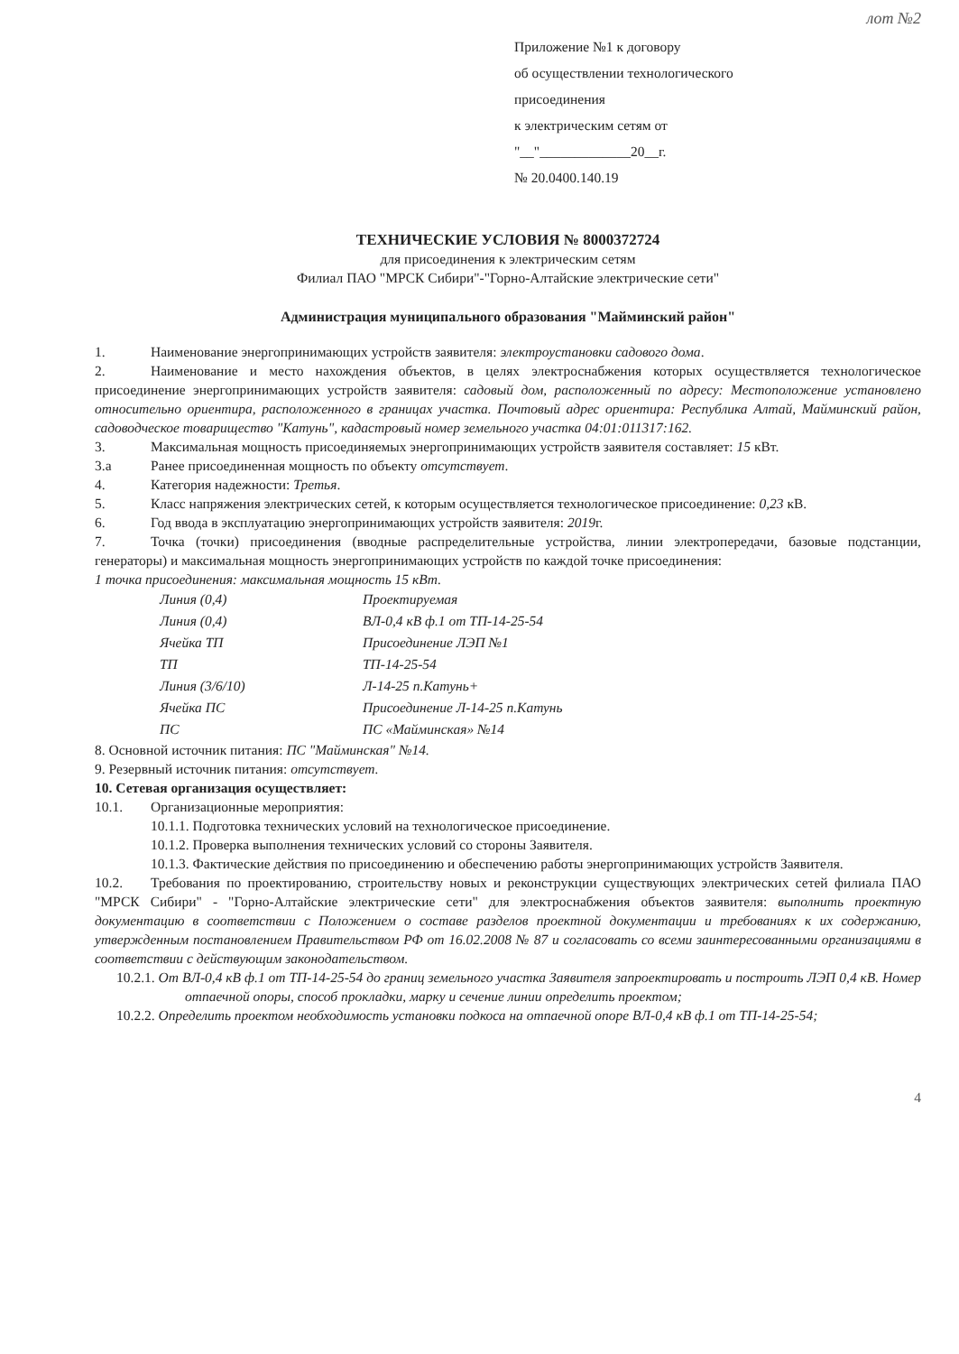лот №2
Приложение №1 к договору
об осуществлении технологического
присоединения
к электрическим сетям от
"__"_____________20__г.
№ 20.0400.140.19
ТЕХНИЧЕСКИЕ УСЛОВИЯ № 8000372724
для присоединения к электрическим сетям
Филиал ПАО "МРСК Сибири"-"Горно-Алтайские электрические сети"
Администрация муниципального образования "Майминский район"
1. Наименование энергопринимающих устройств заявителя: электроустановки садового дома.
2. Наименование и место нахождения объектов, в целях электроснабжения которых осуществляется технологическое присоединение энергопринимающих устройств заявителя: садовый дом, расположенный по адресу: Местоположение установлено относительно ориентира, расположенного в границах участка. Почтовый адрес ориентира: Республика Алтай, Майминский район, садоводческое товарищество "Катунь", кадастровый номер земельного участка 04:01:011317:162.
3. Максимальная мощность присоединяемых энергопринимающих устройств заявителя составляет: 15 кВт.
3.а Ранее присоединенная мощность по объекту отсутствует.
4. Категория надежности: Третья.
5. Класс напряжения электрических сетей, к которым осуществляется технологическое присоединение: 0,23 кВ.
6. Год ввода в эксплуатацию энергопринимающих устройств заявителя: 2019г.
7. Точка (точки) присоединения (вводные распределительные устройства, линии электропередачи, базовые подстанции, генераторы) и максимальная мощность энергопринимающих устройств по каждой точке присоединения:
1 точка присоединения: максимальная мощность 15 кВт.
| Линия (0,4) | Проектируемая |
| Линия (0,4) | ВЛ-0,4 кВ ф.1 от ТП-14-25-54 |
| Ячейка ТП | Присоединение ЛЭП №1 |
| ТП | ТП-14-25-54 |
| Линия (3/6/10) | Л-14-25 п.Катунь+ |
| Ячейка ПС | Присоединение Л-14-25 п.Катунь |
| ПС | ПС «Майминская» №14 |
8. Основной источник питания: ПС "Майминская" №14.
9. Резервный источник питания: отсутствует.
10. Сетевая организация осуществляет:
10.1. Организационные мероприятия:
10.1.1. Подготовка технических условий на технологическое присоединение.
10.1.2. Проверка выполнения технических условий со стороны Заявителя.
10.1.3. Фактические действия по присоединению и обеспечению работы энергопринимающих устройств Заявителя.
10.2. Требования по проектированию, строительству новых и реконструкции существующих электрических сетей филиала ПАО "МРСК Сибири" - "Горно-Алтайские электрические сети" для электроснабжения объектов заявителя: выполнить проектную документацию в соответствии с Положением о составе разделов проектной документации и требованиях к их содержанию, утвержденным постановлением Правительством РФ от 16.02.2008 № 87 и согласовать со всеми заинтересованными организациями в соответствии с действующим законодательством.
10.2.1. От ВЛ-0,4 кВ ф.1 от ТП-14-25-54 до границ земельного участка Заявителя запроектировать и построить ЛЭП 0,4 кВ. Номер отпаечной опоры, способ прокладки, марку и сечение линии определить проектом;
10.2.2. Определить проектом необходимость установки подкоса на отпаечной опоре ВЛ-0,4 кВ ф.1 от ТП-14-25-54;
4